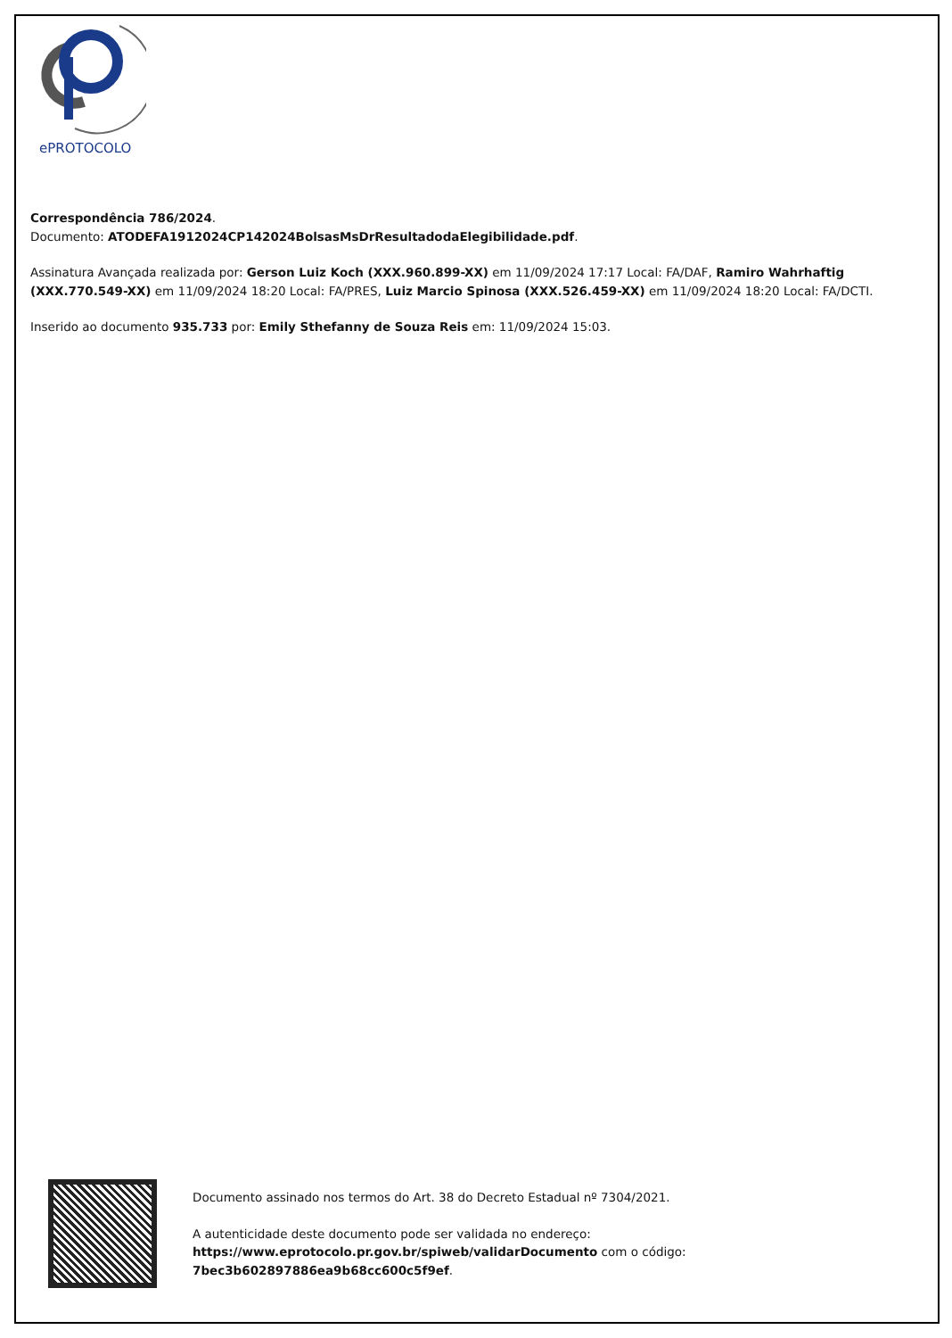ePROTOCOLO
Correspondência 786/2024.
Documento: ATODEFA1912024CP142024BolsasMsDrResultadodaElegibilidade.pdf.
Assinatura Avançada realizada por: Gerson Luiz Koch (XXX.960.899-XX) em 11/09/2024 17:17 Local: FA/DAF, Ramiro Wahrhaftig (XXX.770.549-XX) em 11/09/2024 18:20 Local: FA/PRES, Luiz Marcio Spinosa (XXX.526.459-XX) em 11/09/2024 18:20 Local: FA/DCTI.
Inserido ao documento 935.733 por: Emily Sthefanny de Souza Reis em: 11/09/2024 15:03.
Documento assinado nos termos do Art. 38 do Decreto Estadual nº 7304/2021.
A autenticidade deste documento pode ser validada no endereço:
https://www.eprotocolo.pr.gov.br/spiweb/validarDocumento com o código:
7bec3b602897886ea9b68cc600c5f9ef.